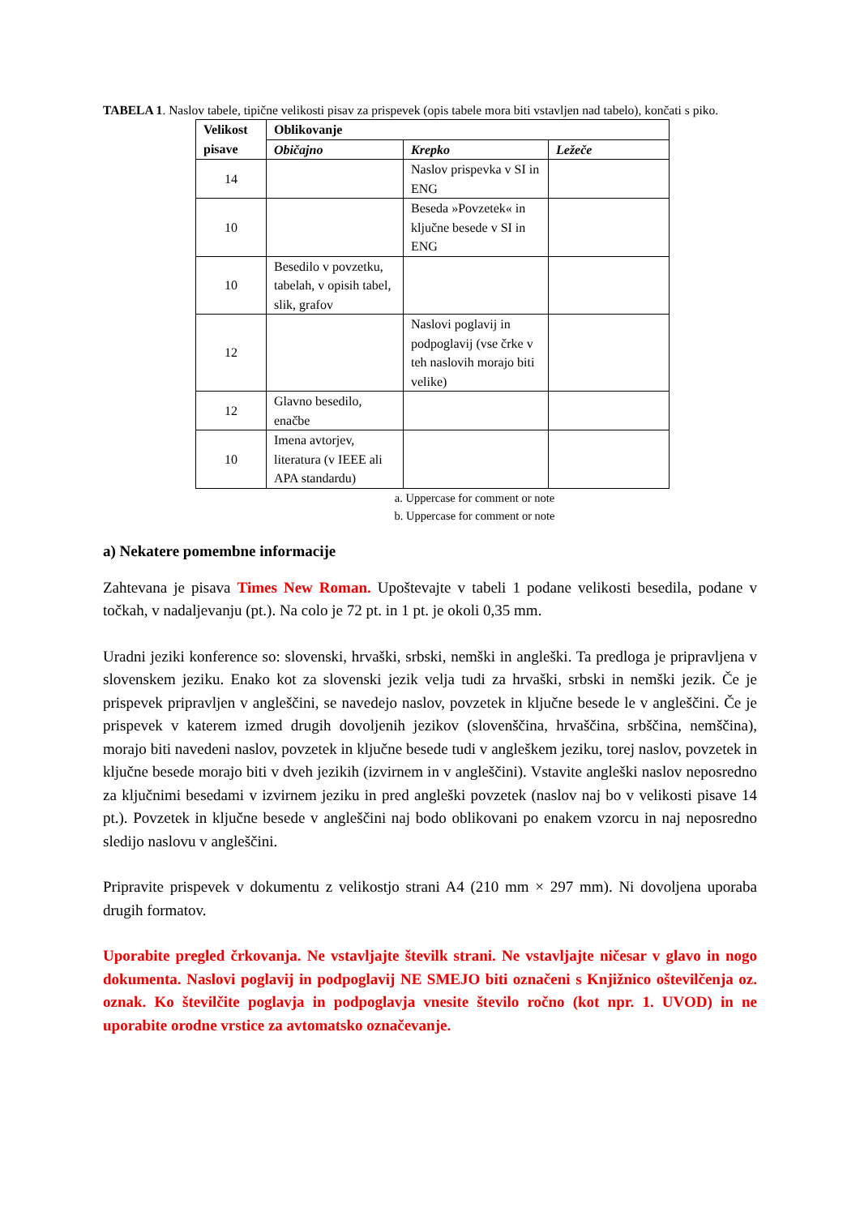TABELA 1. Naslov tabele, tipične velikosti pisav za prispevek (opis tabele mora biti vstavljen nad tabelo), končati s piko.
| Velikost pisave | Oblikovanje | | |
| --- | --- | --- | --- |
| | Običajno | Krepko | Ležeče |
| 14 | | Naslov prispevka v SI in ENG | |
| 10 | | Beseda »Povzetek« in ključne besede v SI in ENG | |
| 10 | Besedilo v povzetku, tabelah, v opisih tabel, slik, grafov | | |
| 12 | | Naslovi poglavij in podpoglavij (vse črke v teh naslovih morajo biti velike) | |
| 12 | Glavno besedilo, enačbe | | |
| 10 | Imena avtorjev, literatura (v IEEE ali APA standardu) | | |
a. Uppercase for comment or note
b. Uppercase for comment or note
a) Nekatere pomembne informacije
Zahtevana je pisava Times New Roman. Upoštevajte v tabeli 1 podane velikosti besedila, podane v točkah, v nadaljevanju (pt.). Na colo je 72 pt. in 1 pt. je okoli 0,35 mm.
Uradni jeziki konference so: slovenski, hrvaški, srbski, nemški in angleški. Ta predloga je pripravljena v slovenskem jeziku. Enako kot za slovenski jezik velja tudi za hrvaški, srbski in nemški jezik. Če je prispevek pripravljen v angleščini, se navedejo naslov, povzetek in ključne besede le v angleščini. Če je prispevek v katerem izmed drugih dovoljenih jezikov (slovenščina, hrvaščina, srbščina, nemščina), morajo biti navedeni naslov, povzetek in ključne besede tudi v angleškem jeziku, torej naslov, povzetek in ključne besede morajo biti v dveh jezikih (izvirnem in v angleščini). Vstavite angleški naslov neposredno za ključnimi besedami v izvirnem jeziku in pred angleški povzetek (naslov naj bo v velikosti pisave 14 pt.). Povzetek in ključne besede v angleščini naj bodo oblikovani po enakem vzorcu in naj neposredno sledijo naslovu v angleščini.
Pripravite prispevek v dokumentu z velikostjo strani A4 (210 mm × 297 mm). Ni dovoljena uporaba drugih formatov.
Uporabite pregled črkovanja. Ne vstavljajte številk strani. Ne vstavljajte ničesar v glavo in nogo dokumenta. Naslovi poglavij in podpoglavij NE SMEJO biti označeni s Knjižnico oštevilčenja oz. oznak. Ko številčite poglavja in podpoglavja vnesite število ročno (kot npr. 1. UVOD) in ne uporabite orodne vrstice za avtomatsko označevanje.